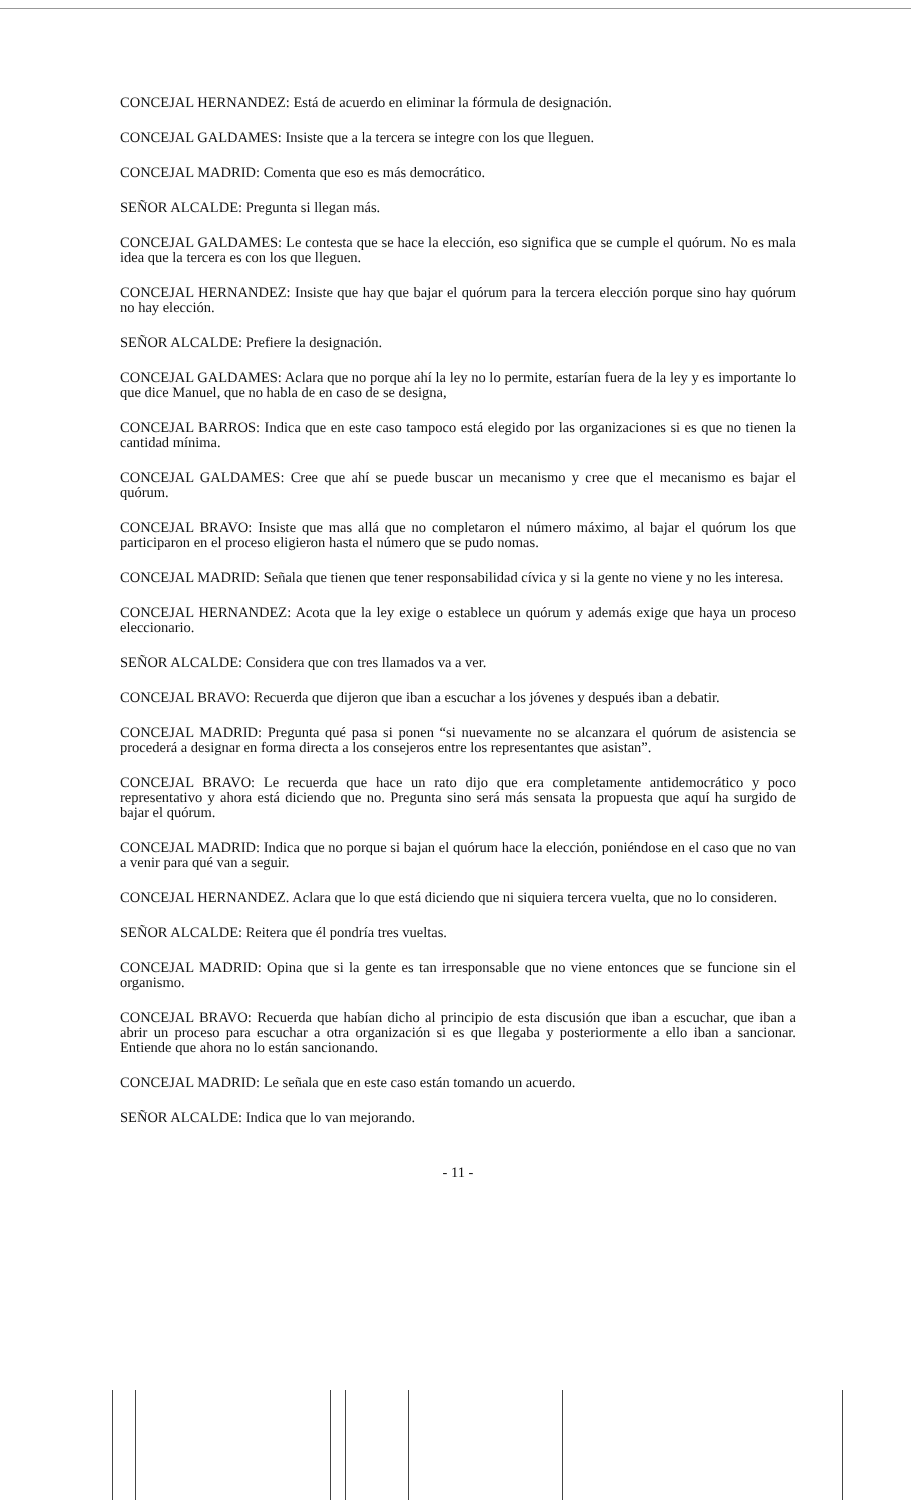CONCEJAL HERNANDEZ: Está de acuerdo en eliminar la fórmula de designación.
CONCEJAL GALDAMES: Insiste que a la tercera se integre con los que lleguen.
CONCEJAL MADRID: Comenta que eso es más democrático.
SEÑOR ALCALDE: Pregunta si llegan más.
CONCEJAL GALDAMES: Le contesta que se hace la elección, eso significa que se cumple el quórum. No es mala idea que la tercera es con los que lleguen.
CONCEJAL HERNANDEZ: Insiste que hay que bajar el quórum para la tercera elección porque sino hay quórum no hay elección.
SEÑOR ALCALDE: Prefiere la designación.
CONCEJAL GALDAMES: Aclara que no porque ahí la ley no lo permite, estarían fuera de la ley y es importante lo que dice Manuel, que no habla de en caso de se designa,
CONCEJAL BARROS: Indica que en este caso tampoco está elegido por las organizaciones si es que no tienen la cantidad mínima.
CONCEJAL GALDAMES: Cree que ahí se puede buscar un mecanismo y cree que el mecanismo es bajar el quórum.
CONCEJAL BRAVO: Insiste que mas allá que no completaron el número máximo, al bajar el quórum los que participaron en el proceso eligieron hasta el número que se pudo nomas.
CONCEJAL MADRID: Señala que tienen que tener responsabilidad cívica y si la gente no viene y no les interesa.
CONCEJAL HERNANDEZ: Acota que la ley exige o establece un quórum y además exige que haya un proceso eleccionario.
SEÑOR ALCALDE: Considera que con tres llamados va a ver.
CONCEJAL BRAVO: Recuerda que dijeron que iban a escuchar a los jóvenes y después iban a debatir.
CONCEJAL MADRID: Pregunta qué pasa si ponen “si nuevamente no se alcanzara el quórum de asistencia se procederá a designar en forma directa a los consejeros entre los representantes que asistan”.
CONCEJAL BRAVO: Le recuerda que hace un rato dijo que era completamente antidemocrático y poco representativo y ahora está diciendo que no. Pregunta sino será más sensata la propuesta que aquí ha surgido de bajar el quórum.
CONCEJAL MADRID: Indica que no porque si bajan el quórum hace la elección, poniéndose en el caso que no van a venir para qué van a seguir.
CONCEJAL HERNANDEZ. Aclara que lo que está diciendo que ni siquiera tercera vuelta, que no lo consideren.
SEÑOR ALCALDE: Reitera que él pondría tres vueltas.
CONCEJAL MADRID: Opina que si la gente es tan irresponsable que no viene entonces que se funcione sin el organismo.
CONCEJAL BRAVO: Recuerda que habían dicho al principio de esta discusión que iban a escuchar, que iban a abrir un proceso para escuchar a otra organización si es que llegaba y posteriormente a ello iban a sancionar. Entiende que ahora no lo están sancionando.
CONCEJAL MADRID: Le señala que en este caso están tomando un acuerdo.
SEÑOR ALCALDE: Indica que lo van mejorando.
- 11 -